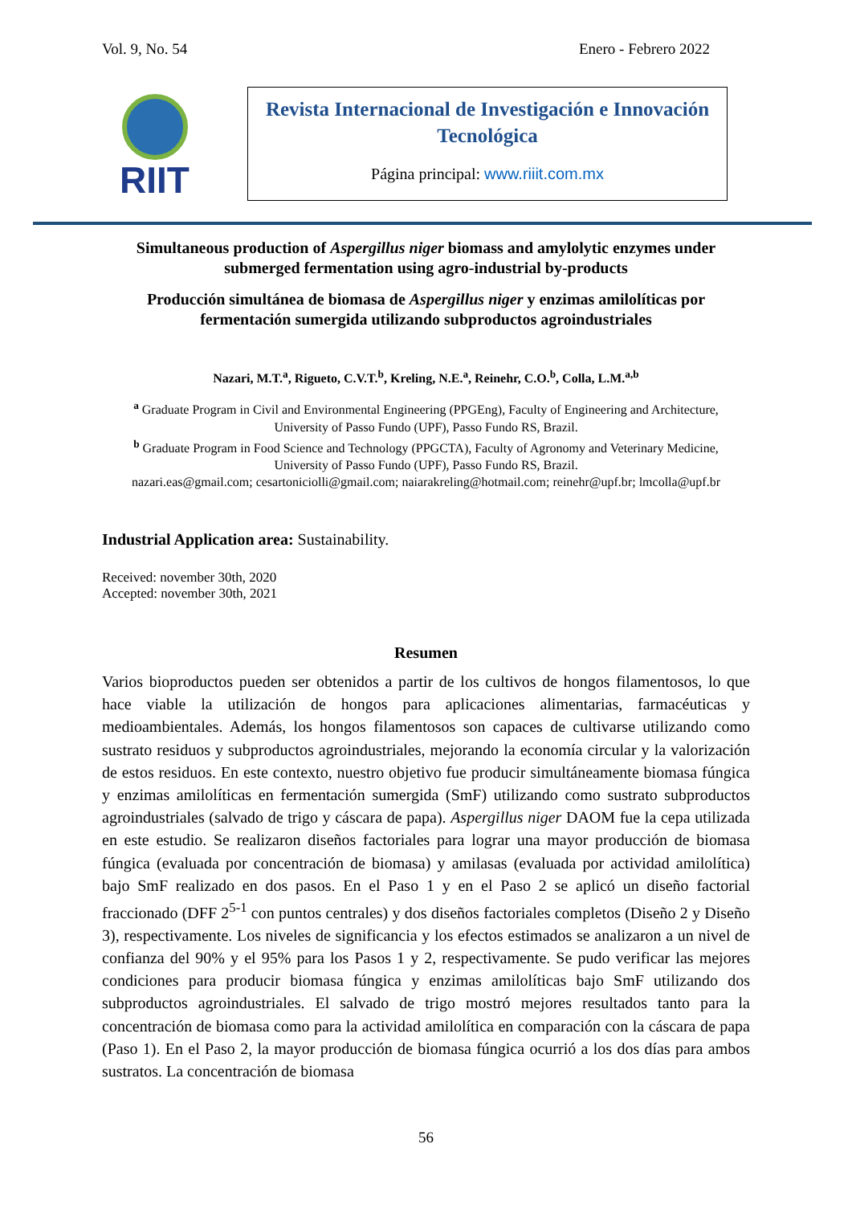Vol. 9, No. 54 Enero - Febrero 2022
RIIT
Revista Internacional de Investigación e Innovación Tecnológica
Página principal: www.riiit.com.mx
Simultaneous production of Aspergillus niger biomass and amylolytic enzymes under submerged fermentation using agro-industrial by-products
Producción simultánea de biomasa de Aspergillus niger y enzimas amilolíticas por fermentación sumergida utilizando subproductos agroindustriales
Nazari, M.T.<sup>a</sup>, Rigueto, C.V.T.<sup>b</sup>, Kreling, N.E.<sup>a</sup>, Reinehr, C.O.<sup>b</sup>, Colla, L.M.<sup>a,b</sup>
<sup>a</sup> Graduate Program in Civil and Environmental Engineering (PPGEng), Faculty of Engineering and Architecture, University of Passo Fundo (UPF), Passo Fundo RS, Brazil.
<sup>b</sup> Graduate Program in Food Science and Technology (PPGCTA), Faculty of Agronomy and Veterinary Medicine, University of Passo Fundo (UPF), Passo Fundo RS, Brazil.
nazari.eas@gmail.com; cesartoniciolli@gmail.com; naiarakreling@hotmail.com; reinehr@upf.br; lmcolla@upf.br
Industrial Application area: Sustainability.
Received: november 30th, 2020
Accepted: november 30th, 2021
Resumen
Varios bioproductos pueden ser obtenidos a partir de los cultivos de hongos filamentosos, lo que hace viable la utilización de hongos para aplicaciones alimentarias, farmacéuticas y medioambientales. Además, los hongos filamentosos son capaces de cultivarse utilizando como sustrato residuos y subproductos agroindustriales, mejorando la economía circular y la valorización de estos residuos. En este contexto, nuestro objetivo fue producir simultáneamente biomasa fúngica y enzimas amilolíticas en fermentación sumergida (SmF) utilizando como sustrato subproductos agroindustriales (salvado de trigo y cáscara de papa). Aspergillus niger DAOM fue la cepa utilizada en este estudio. Se realizaron diseños factoriales para lograr una mayor producción de biomasa fúngica (evaluada por concentración de biomasa) y amilasas (evaluada por actividad amilolítica) bajo SmF realizado en dos pasos. En el Paso 1 y en el Paso 2 se aplicó un diseño factorial fraccionado (DFF 2<sup>5-1</sup> con puntos centrales) y dos diseños factoriales completos (Diseño 2 y Diseño 3), respectivamente. Los niveles de significancia y los efectos estimados se analizaron a un nivel de confianza del 90% y el 95% para los Pasos 1 y 2, respectivamente. Se pudo verificar las mejores condiciones para producir biomasa fúngica y enzimas amilolíticas bajo SmF utilizando dos subproductos agroindustriales. El salvado de trigo mostró mejores resultados tanto para la concentración de biomasa como para la actividad amilolítica en comparación con la cáscara de papa (Paso 1). En el Paso 2, la mayor producción de biomasa fúngica ocurrió a los dos días para ambos sustratos. La concentración de biomasa
56